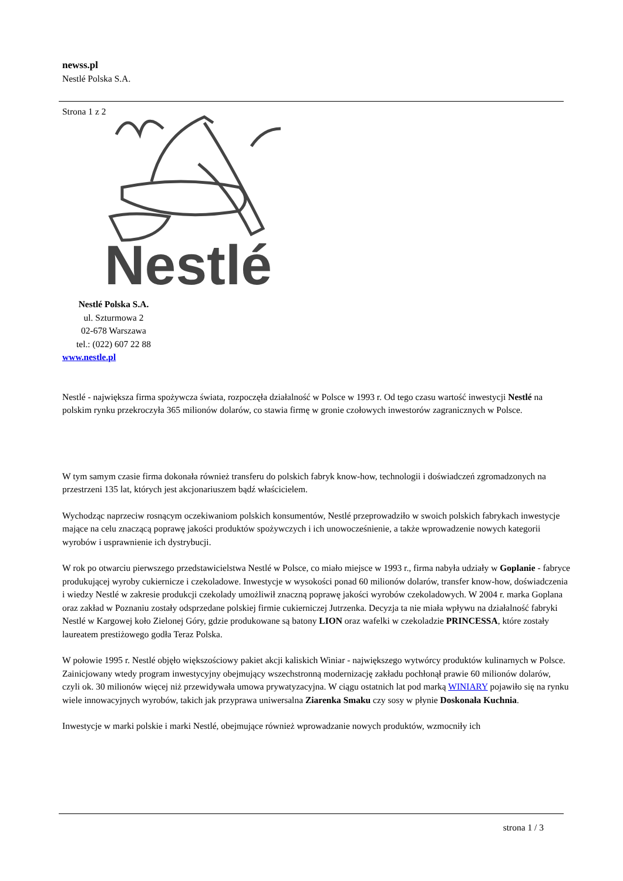newss.pl
Nestlé Polska S.A.
Strona 1 z 2
Nestlé
Nestlé Polska S.A.
ul. Szturmowa 2
02-678 Warszawa
tel.: (022) 607 22 88
www.nestle.pl
Nestlé - największa firma spożywcza świata, rozpoczęła działalność w Polsce w 1993 r. Od tego czasu wartość inwestycji Nestlé na polskim rynku przekroczyła 365 milionów dolarów, co stawia firmę w gronie czołowych inwestorów zagranicznych w Polsce.
W tym samym czasie firma dokonała również transferu do polskich fabryk know-how, technologii i doświadczeń zgromadzonych na przestrzeni 135 lat, których jest akcjonariuszem bądź właścicielem.
Wychodząc naprzeciw rosnącym oczekiwaniom polskich konsumentów, Nestlé przeprowadziło w swoich polskich fabrykach inwestycje mające na celu znaczącą poprawę jakości produktów spożywczych i ich unowocześnienie, a także wprowadzenie nowych kategorii wyrobów i usprawnienie ich dystrybucji.
W rok po otwarciu pierwszego przedstawicielstwa Nestlé w Polsce, co miało miejsce w 1993 r., firma nabyła udziały w Goplanie - fabryce produkującej wyroby cukiernicze i czekoladowe. Inwestycje w wysokości ponad 60 milionów dolarów, transfer know-how, doświadczenia i wiedzy Nestlé w zakresie produkcji czekolady umożliwił znaczną poprawę jakości wyrobów czekoladowych. W 2004 r. marka Goplana oraz zakład w Poznaniu zostały odsprzedane polskiej firmie cukierniczej Jutrzenka. Decyzja ta nie miała wpływu na działalność fabryki Nestlé w Kargowej koło Zielonej Góry, gdzie produkowane są batony LION oraz wafelki w czekoladzie PRINCESSA, które zostały laureatem prestiżowego godła Teraz Polska.
W połowie 1995 r. Nestlé objęło większościowy pakiet akcji kaliskich Winiar - największego wytwórcy produktów kulinarnych w Polsce. Zainicjowany wtedy program inwestycyjny obejmujący wszechstronną modernizację zakładu pochłonął prawie 60 milionów dolarów, czyli ok. 30 milionów więcej niż przewidywała umowa prywatyzacyjna. W ciągu ostatnich lat pod marką WINIARY pojawiło się na rynku wiele innowacyjnych wyrobów, takich jak przyprawa uniwersalna Ziarenka Smaku czy sosy w płynie Doskonała Kuchnia.
Inwestycje w marki polskie i marki Nestlé, obejmujące również wprowadzanie nowych produktów, wzmocniły ich
strona 1 / 3